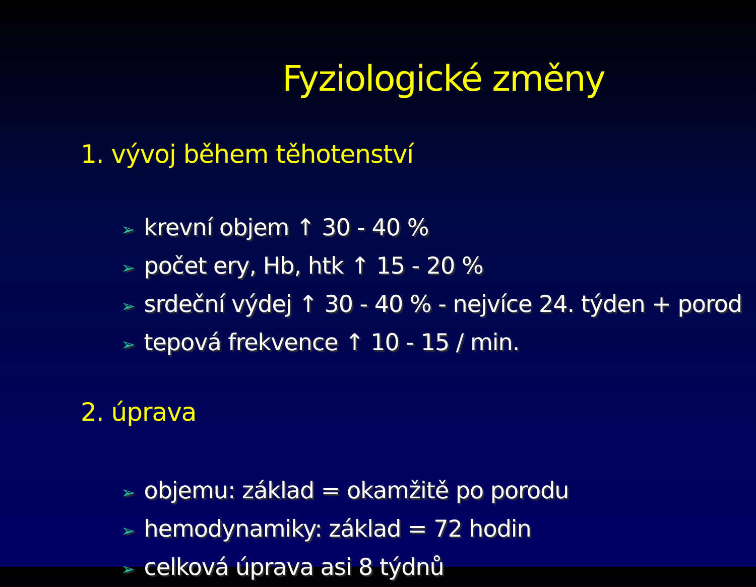Fyziologické změny
1. vývoj během těhotenství
➢ krevní objem ↑ 30 - 40 %
➢ počet ery, Hb, htk ↑ 15 - 20 %
➢ srdeční výdej ↑ 30 - 40 % - nejvíce 24. týden + porod
➢ tepová frekvence ↑ 10 - 15 / min.
2. úprava
➢ objemu: základ = okamžitě po porodu
➢ hemodynamiky: základ = 72 hodin
➢ celková úprava asi 8 týdnů